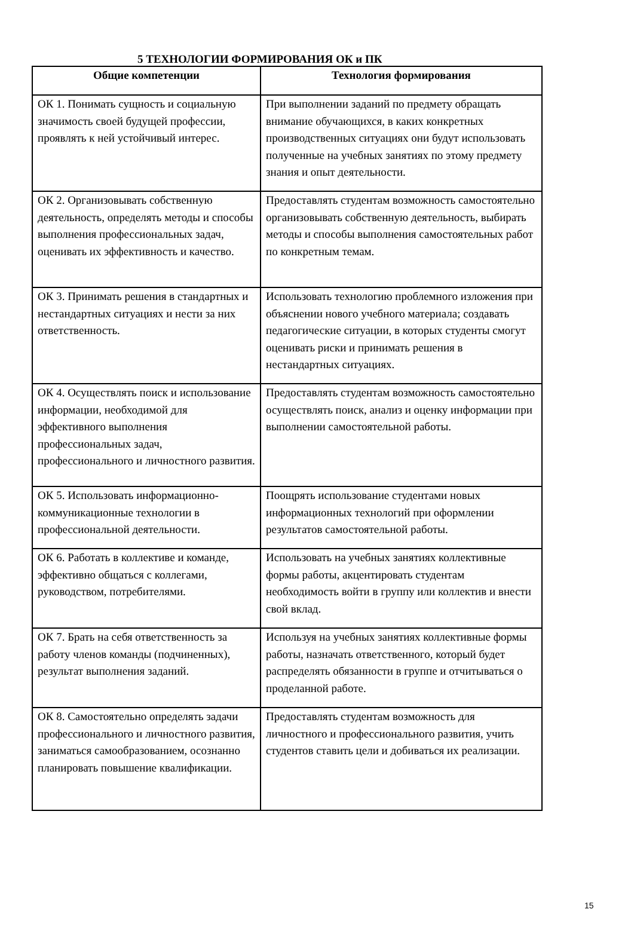5 ТЕХНОЛОГИИ ФОРМИРОВАНИЯ ОК и ПК
| Общие компетенции | Технология формирования |
| --- | --- |
| ОК 1. Понимать сущность и социальную значимость своей будущей профессии, проявлять к ней устойчивый интерес. | При выполнении заданий по предмету обращать внимание обучающихся, в каких конкретных производственных ситуациях они будут использовать полученные на учебных занятиях по этому предмету знания и опыт деятельности. |
| ОК 2. Организовывать собственную деятельность, определять методы и способы выполнения профессиональных задач, оценивать их эффективность и качество. | Предоставлять студентам возможность самостоятельно организовывать собственную деятельность, выбирать методы и способы выполнения самостоятельных работ по конкретным темам. |
| ОК 3. Принимать решения в стандартных и нестандартных ситуациях и нести за них ответственность. | Использовать технологию проблемного изложения при объяснении нового учебного материала; создавать педагогические ситуации, в которых студенты смогут оценивать риски и принимать решения в нестандартных ситуациях. |
| ОК 4. Осуществлять поиск и использование информации, необходимой для эффективного выполнения профессиональных задач, профессионального и личностного развития. | Предоставлять студентам возможность самостоятельно осуществлять поиск, анализ и оценку информации при выполнении самостоятельной работы. |
| ОК 5. Использовать информационно-коммуникационные технологии в профессиональной деятельности. | Поощрять использование студентами новых информационных технологий при оформлении результатов самостоятельной работы. |
| ОК 6. Работать в коллективе и команде, эффективно общаться с коллегами, руководством, потребителями. | Использовать на учебных занятиях коллективные формы работы, акцентировать студентам необходимость войти в группу или коллектив и внести свой вклад. |
| ОК 7. Брать на себя ответственность за работу членов команды (подчиненных), результат выполнения заданий. | Используя на учебных занятиях коллективные формы работы, назначать ответственного, который будет распределять обязанности в группе и отчитываться о проделанной работе. |
| ОК 8. Самостоятельно определять задачи профессионального и личностного развития, заниматься самообразованием, осознанно планировать повышение квалификации. | Предоставлять студентам возможность для личностного и профессионального развития, учить студентов ставить цели и добиваться их реализации. |
15